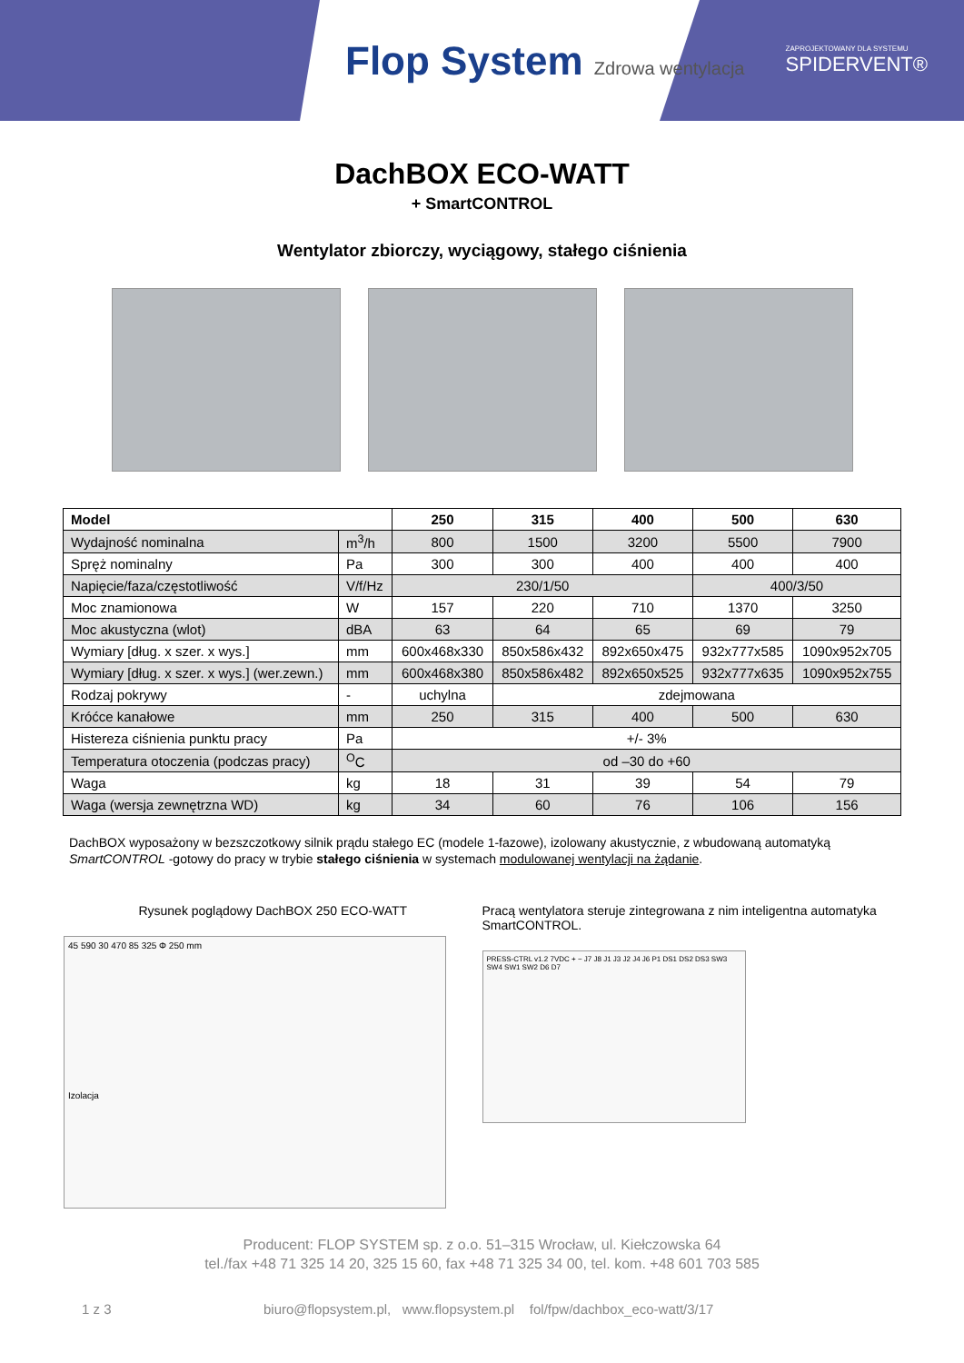Flop System Zdrowa wentylacja
ZAPROJEKTOWANY DLA SYSTEMU
SPIDERVENT®
DachBOX ECO-WATT
+ SmartCONTROL
Wentylator zbiorczy, wyciągowy, stałego ciśnienia
| Model | | 250 | 315 | 400 | 500 | 630 |
| --- | --- | --- | --- | --- | --- | --- |
| Wydajność nominalna | m<sup>3</sup>/h | 800 | 1500 | 3200 | 5500 | 7900 |
| Spręż nominalny | Pa | 300 | 300 | 400 | 400 | 400 |
| Napięcie/faza/częstotliwość | V/f/Hz | 230/1/50 | | | 400/3/50 | |
| Moc znamionowa | W | 157 | 220 | 710 | 1370 | 3250 |
| Moc akustyczna (wlot) | dBA | 63 | 64 | 65 | 69 | 79 |
| Wymiary [dług. x szer. x wys.] | mm | 600x468x330 | 850x586x432 | 892x650x475 | 932x777x585 | 1090x952x705 |
| Wymiary [dług. x szer. x wys.] (wer.zewn.) | mm | 600x468x380 | 850x586x482 | 892x650x525 | 932x777x635 | 1090x952x755 |
| Rodzaj pokrywy | - | uchylna | zdejmowana | | | |
| Króćce kanałowe | mm | 250 | 315 | 400 | 500 | 630 |
| Histereza ciśnienia punktu pracy | Pa | +/- 3% | | | | |
| Temperatura otoczenia (podczas pracy) | <sup>O</sup>C | od –30 do +60 | | | | |
| Waga | kg | 18 | 31 | 39 | 54 | 79 |
| Waga (wersja zewnętrzna WD) | kg | 34 | 60 | 76 | 106 | 156 |
DachBOX wyposażony w bezszczotkowy silnik prądu stałego EC (modele 1-fazowe), izolowany akustycznie, z wbudowaną automatyką SmartCONTROL -gotowy do pracy w trybie stałego ciśnienia w systemach modulowanej wentylacji na żądanie.
Rysunek poglądowy DachBOX 250 ECO-WATT
45 590 30 470 85 325 Φ 250 mm
Izolacja
Pracą wentylatora steruje zintegrowana z nim inteligentna automatyka SmartCONTROL.
PRESS-CTRL v1.2 7VDC + − J7 J8 J1 J3 J2 J4 J6 P1 DS1 DS2 DS3 SW3 SW4 SW1 SW2 D6 D7
Producent: FLOP SYSTEM sp. z o.o. 51–315 Wrocław, ul. Kiełczowska 64
tel./fax +48 71 325 14 20, 325 15 60, fax +48 71 325 34 00, tel. kom. +48 601 703 585
1 z 3 biuro@flopsystem.pl, www.flopsystem.pl fol/fpw/dachbox_eco-watt/3/17